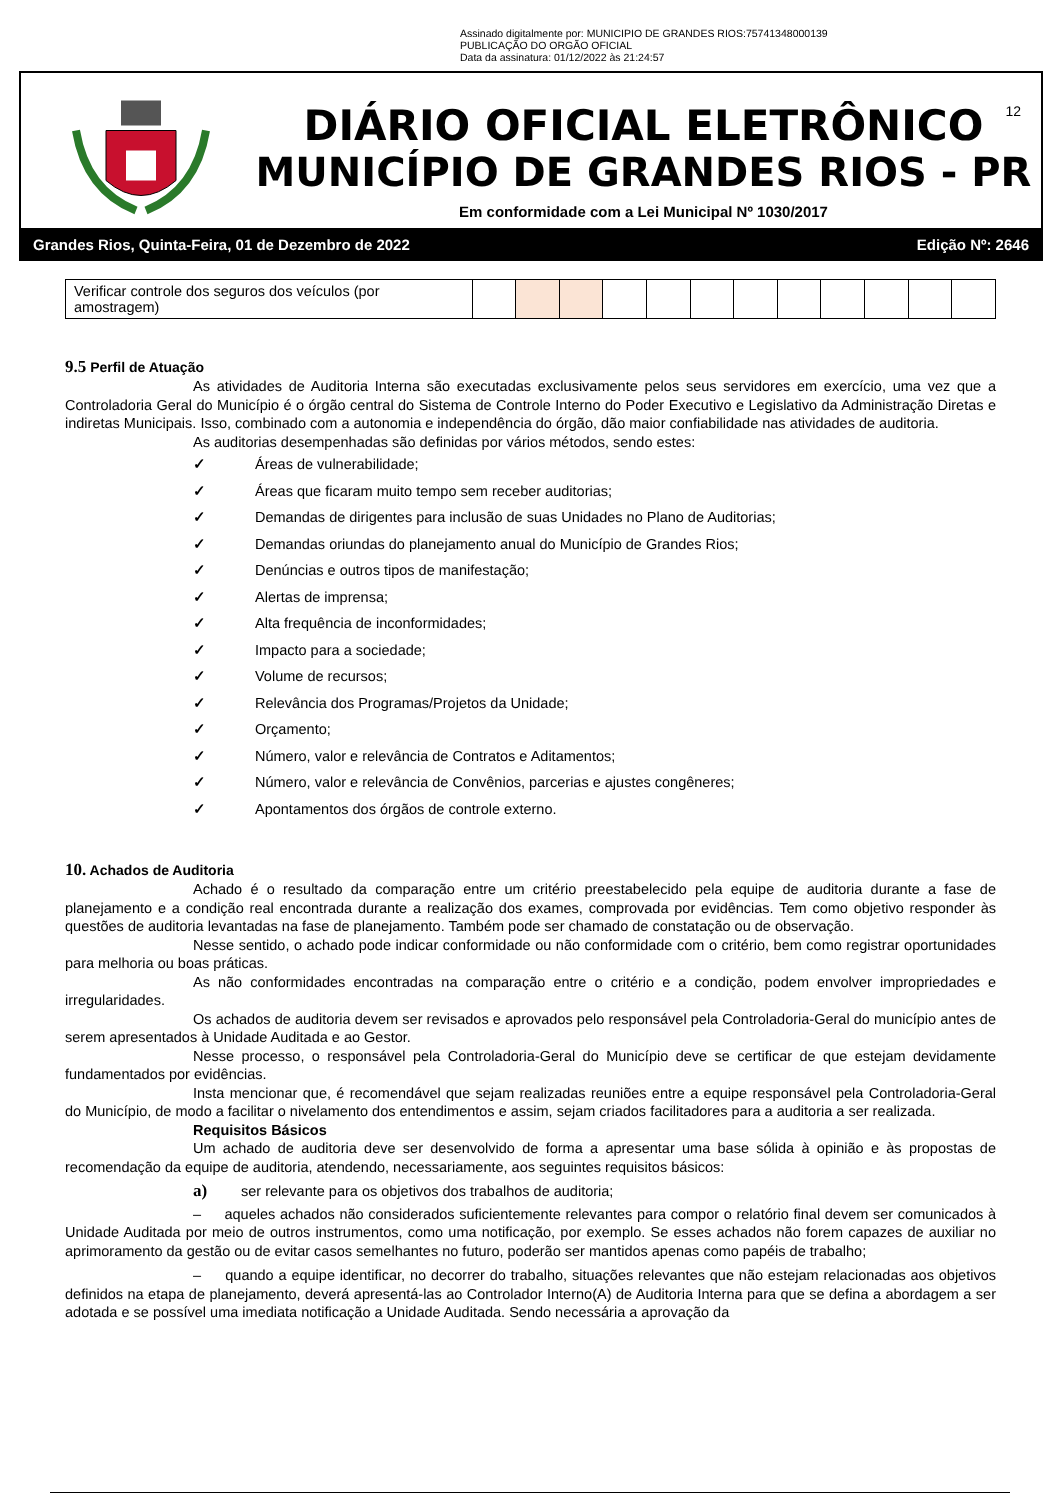Assinado digitalmente por: MUNICIPIO DE GRANDES RIOS:75741348000139
PUBLICAÇÃO DO ORGÃO OFICIAL
Data da assinatura: 01/12/2022 às 21:24:57
DIÁRIO OFICIAL ELETRÔNICO
MUNICÍPIO DE GRANDES RIOS - PR
Em conformidade com a Lei Municipal Nº 1030/2017
12
Grandes Rios, Quinta-Feira, 01 de Dezembro de 2022 Edição Nº: 2646
| Verificar controle dos seguros dos veículos (por amostragem) | | | | | | | | | | | | |
9.5 Perfil de Atuação
As atividades de Auditoria Interna são executadas exclusivamente pelos seus servidores em exercício, uma vez que a Controladoria Geral do Município é o órgão central do Sistema de Controle Interno do Poder Executivo e Legislativo da Administração Diretas e indiretas Municipais. Isso, combinado com a autonomia e independência do órgão, dão maior confiabilidade nas atividades de auditoria.
As auditorias desempenhadas são definidas por vários métodos, sendo estes:
✓ Áreas de vulnerabilidade;
✓ Áreas que ficaram muito tempo sem receber auditorias;
✓ Demandas de dirigentes para inclusão de suas Unidades no Plano de Auditorias;
✓ Demandas oriundas do planejamento anual do Município de Grandes Rios;
✓ Denúncias e outros tipos de manifestação;
✓ Alertas de imprensa;
✓ Alta frequência de inconformidades;
✓ Impacto para a sociedade;
✓ Volume de recursos;
✓ Relevância dos Programas/Projetos da Unidade;
✓ Orçamento;
✓ Número, valor e relevância de Contratos e Aditamentos;
✓ Número, valor e relevância de Convênios, parcerias e ajustes congêneres;
✓ Apontamentos dos órgãos de controle externo.
10. Achados de Auditoria
Achado é o resultado da comparação entre um critério preestabelecido pela equipe de auditoria durante a fase de planejamento e a condição real encontrada durante a realização dos exames, comprovada por evidências. Tem como objetivo responder às questões de auditoria levantadas na fase de planejamento. Também pode ser chamado de constatação ou de observação.
Nesse sentido, o achado pode indicar conformidade ou não conformidade com o critério, bem como registrar oportunidades para melhoria ou boas práticas.
As não conformidades encontradas na comparação entre o critério e a condição, podem envolver impropriedades e irregularidades.
Os achados de auditoria devem ser revisados e aprovados pelo responsável pela Controladoria-Geral do município antes de serem apresentados à Unidade Auditada e ao Gestor.
Nesse processo, o responsável pela Controladoria-Geral do Município deve se certificar de que estejam devidamente fundamentados por evidências.
Insta mencionar que, é recomendável que sejam realizadas reuniões entre a equipe responsável pela Controladoria-Geral do Município, de modo a facilitar o nivelamento dos entendimentos e assim, sejam criados facilitadores para a auditoria a ser realizada.
Requisitos Básicos
Um achado de auditoria deve ser desenvolvido de forma a apresentar uma base sólida à opinião e às propostas de recomendação da equipe de auditoria, atendendo, necessariamente, aos seguintes requisitos básicos:
a) ser relevante para os objetivos dos trabalhos de auditoria;
– aqueles achados não considerados suficientemente relevantes para compor o relatório final devem ser comunicados à Unidade Auditada por meio de outros instrumentos, como uma notificação, por exemplo. Se esses achados não forem capazes de auxiliar no aprimoramento da gestão ou de evitar casos semelhantes no futuro, poderão ser mantidos apenas como papéis de trabalho;
– quando a equipe identificar, no decorrer do trabalho, situações relevantes que não estejam relacionadas aos objetivos definidos na etapa de planejamento, deverá apresentá-las ao Controlador Interno(A) de Auditoria Interna para que se defina a abordagem a ser adotada e se possível uma imediata notificação a Unidade Auditada. Sendo necessária a aprovação da